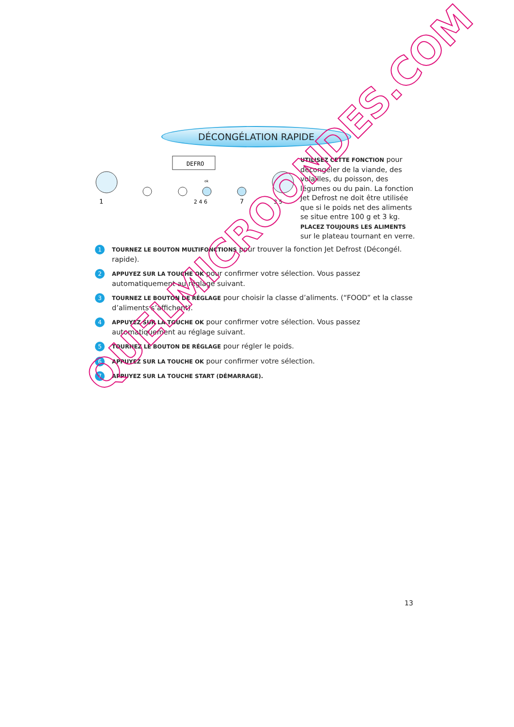DÉCONGÉLATION RAPIDE
DEFRO
1
2 4 6
7
3 5
ok
UTILISEZ CETTE FONCTION pour décongeler de la viande, des volailles, du poisson, des légumes ou du pain. La fonction Jet Defrost ne doit être utilisée que si le poids net des aliments se situe entre 100 g et 3 kg.
PLACEZ TOUJOURS LES ALIMENTS sur le plateau tournant en verre.
1
TOURNEZ LE BOUTON MULTIFONCTIONS pour trouver la fonction Jet Defrost (Décongél. rapide).
2
APPUYEZ SUR LA TOUCHE OK pour confirmer votre sélection. Vous passez automatiquement au réglage suivant.
3
TOURNEZ LE BOUTON DE RÉGLAGE pour choisir la classe d’aliments. (“FOOD” et la classe d’aliments s’affichent).
4
APPUYEZ SUR LA TOUCHE OK pour confirmer votre sélection. Vous passez automatiquement au réglage suivant.
5
TOURNEZ LE BOUTON DE RÉGLAGE pour régler le poids.
6
APPUYEZ SUR LA TOUCHE OK pour confirmer votre sélection.
7
APPUYEZ SUR LA TOUCHE START (DÉMARRAGE).
QUELMICROONDES.COM
13